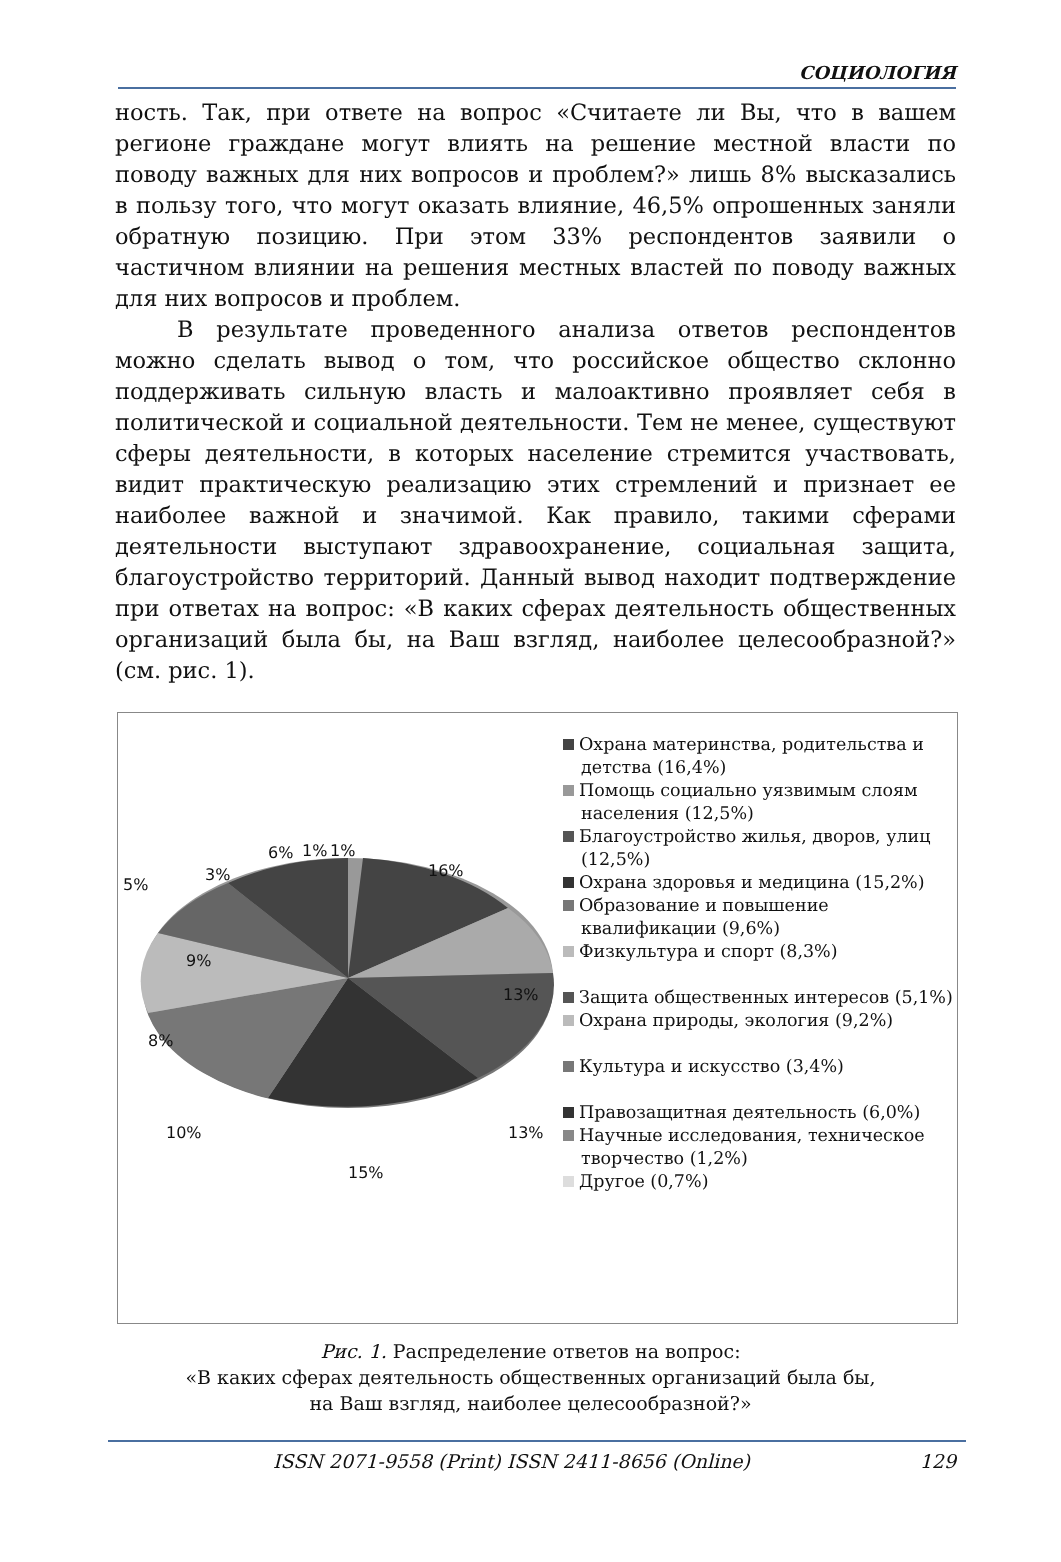СОЦИОЛОГИЯ
ность. Так, при ответе на вопрос «Считаете ли Вы, что в вашем регионе граждане могут влиять на решение местной власти по поводу важных для них вопросов и проблем?» лишь 8% высказались в пользу того, что могут оказать влияние, 46,5% опрошенных заняли обратную позицию. При этом 33% респондентов заявили о частичном влиянии на решения местных властей по поводу важных для них вопросов и проблем.
В результате проведенного анализа ответов респондентов можно сделать вывод о том, что российское общество склонно поддерживать сильную власть и малоактивно проявляет себя в политической и социальной деятельности. Тем не менее, существуют сферы деятельности, в которых население стремится участвовать, видит практическую реализацию этих стремлений и признает ее наиболее важной и значимой. Как правило, такими сферами деятельности выступают здравоохранение, социальная защита, благоустройство территорий. Данный вывод находит подтверждение при ответах на вопрос: «В каких сферах деятельность общественных организаций была бы, на Ваш взгляд, наиболее целесообразной?» (см. рис. 1).
16%
13%
13%
15%
10%
8%
9%
5%
3%
6% 1% 1%
Охрана материнства, родительства и детства (16,4%)
Помощь социально уязвимым слоям населения (12,5%)
Благоустройство жилья, дворов, улиц (12,5%)
Охрана здоровья и медицина (15,2%)
Образование и повышение квалификации (9,6%)
Физкультура и спорт (8,3%)
Защита общественных интересов (5,1%)
Охрана природы, экология (9,2%)
Культура и искусство (3,4%)
Правозащитная деятельность (6,0%)
Научные исследования, техническое творчество (1,2%)
Другое (0,7%)
Рис. 1. Распределение ответов на вопрос:
«В каких сферах деятельность общественных организаций была бы,
на Ваш взгляд, наиболее целесообразной?»
ISSN 2071-9558 (Print) ISSN 2411-8656 (Online) 129